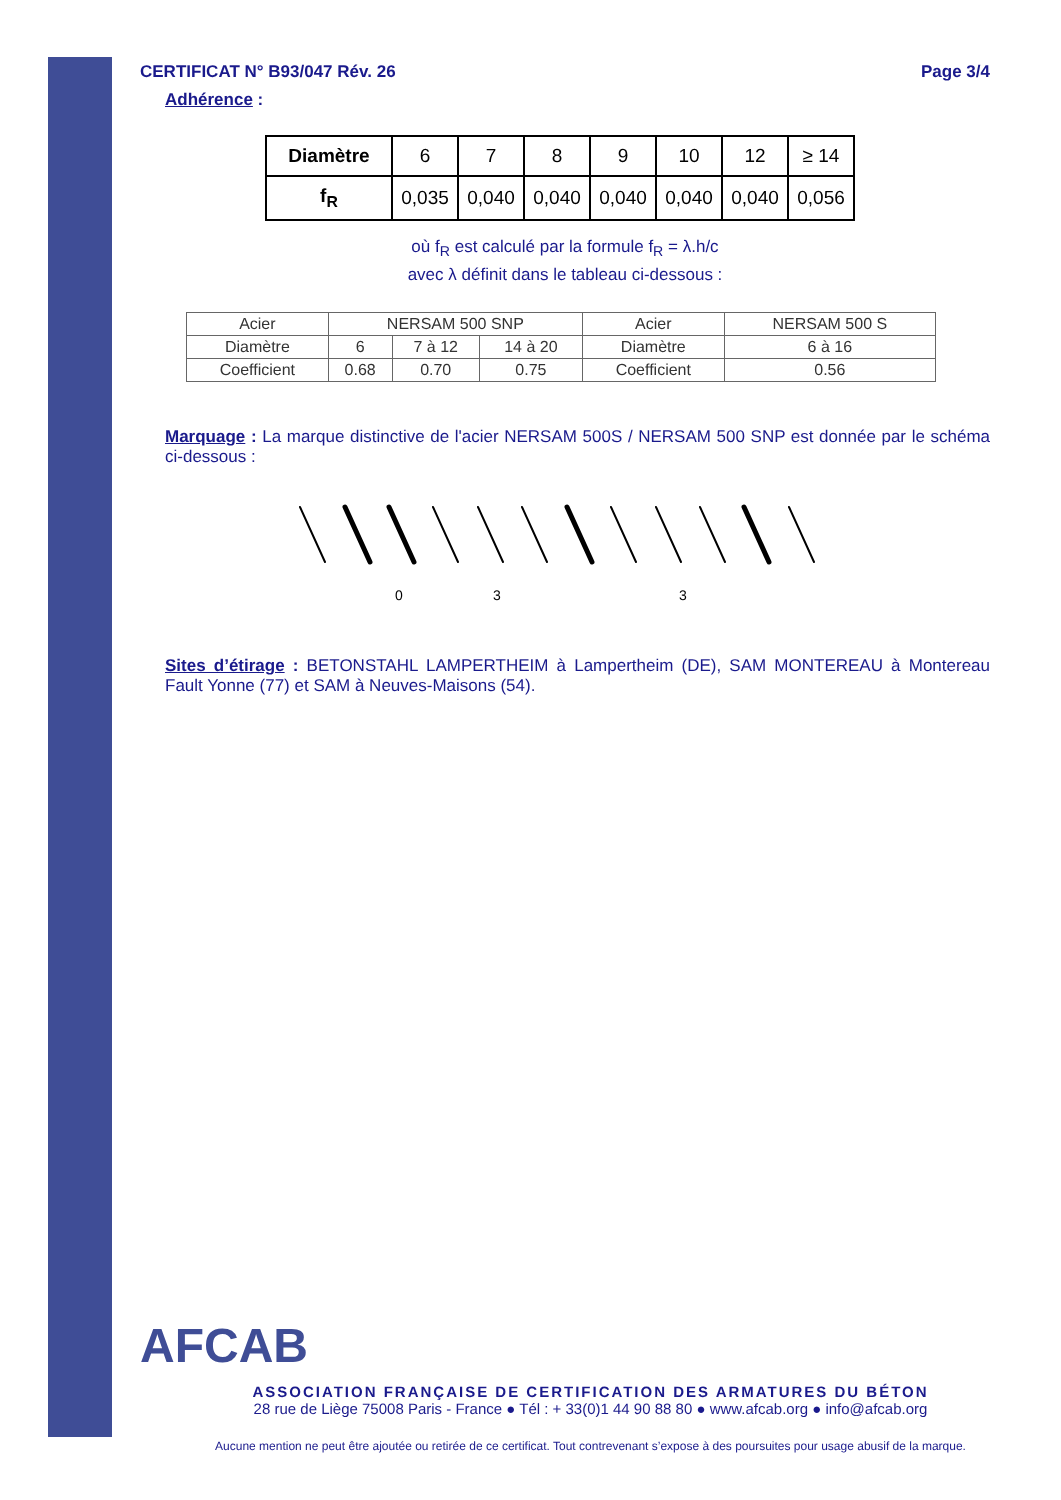CERTIFICAT N° B93/047 Rév. 26 Page 3/4
Adhérence :
| Diamètre | 6 | 7 | 8 | 9 | 10 | 12 | ≥ 14 |
| f<sub>R</sub> | 0,035 | 0,040 | 0,040 | 0,040 | 0,040 | 0,040 | 0,056 |
où f<sub>R</sub> est calculé par la formule f<sub>R</sub> = λ.h/c
avec λ définit dans le tableau ci-dessous :
| Acier | NERSAM 500 SNP | | | Acier | NERSAM 500 S |
| Diamètre | 6 | 7 à 12 | 14 à 20 | Diamètre | 6 à 16 |
| Coefficient | 0.68 | 0.70 | 0.75 | Coefficient | 0.56 |
Marquage : La marque distinctive de l'acier NERSAM 500S / NERSAM 500 SNP est donnée par le schéma ci-dessous :
0
3
3
Sites d’étirage : BETONSTAHL LAMPERTHEIM à Lampertheim (DE), SAM MONTEREAU à Montereau Fault Yonne (77) et SAM à Neuves-Maisons (54).
AFCAB
ASSOCIATION FRANÇAISE DE CERTIFICATION DES ARMATURES DU BÉTON
28 rue de Liège 75008 Paris - France ● Tél : + 33(0)1 44 90 88 80 ● www.afcab.org ● info@afcab.org
Aucune mention ne peut être ajoutée ou retirée de ce certificat. Tout contrevenant s’expose à des poursuites pour usage abusif de la marque.